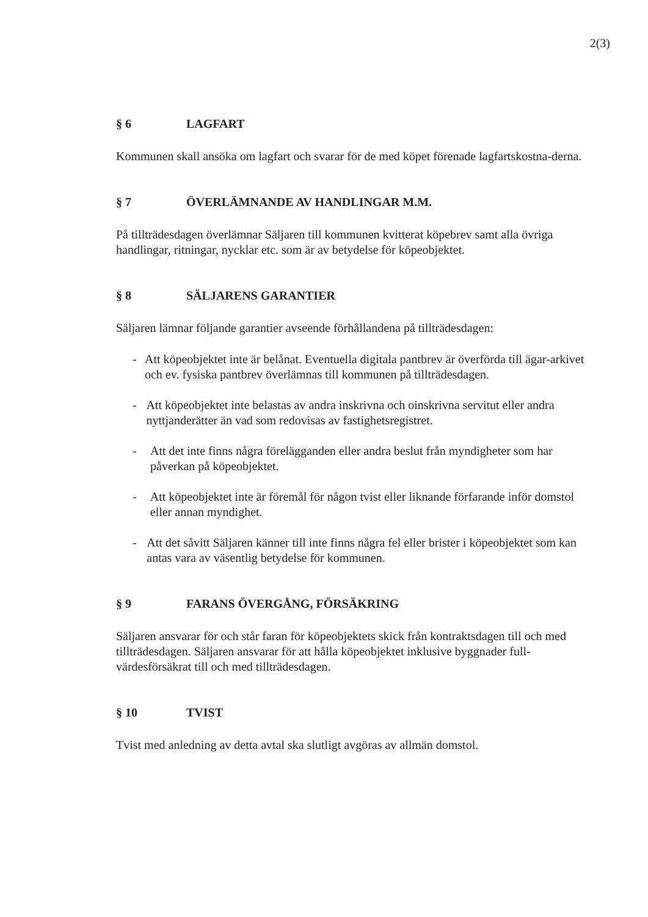2(3)
§ 6 LAGFART
Kommunen skall ansöka om lagfart och svarar för de med köpet förenade lagfartskostna-derna.
§ 7 ÖVERLÄMNANDE AV HANDLINGAR M.M.
På tillträdesdagen överlämnar Säljaren till kommunen kvitterat köpebrev samt alla övriga handlingar, ritningar, nycklar etc. som är av betydelse för köpeobjektet.
§ 8 SÄLJARENS GARANTIER
Säljaren lämnar följande garantier avseende förhållandena på tillträdesdagen:
- Att köpeobjektet inte är belånat. Eventuella digitala pantbrev är överförda till ägar-arkivet och ev. fysiska pantbrev överlämnas till kommunen på tillträdesdagen.
- Att köpeobjektet inte belastas av andra inskrivna och oinskrivna servitut eller andra nyttjanderätter än vad som redovisas av fastighetsregistret.
- Att det inte finns några förelägganden eller andra beslut från myndigheter som har påverkan på köpeobjektet.
- Att köpeobjektet inte är föremål för någon tvist eller liknande förfarande inför domstol eller annan myndighet.
- Att det såvitt Säljaren känner till inte finns några fel eller brister i köpeobjektet som kan antas vara av väsentlig betydelse för kommunen.
§ 9 FARANS ÖVERGÅNG, FÖRSÄKRING
Säljaren ansvarar för och står faran för köpeobjektets skick från kontraktsdagen till och med tillträdesdagen. Säljaren ansvarar för att hålla köpeobjektet inklusive byggnader full-värdesförsäkrat till och med tillträdesdagen.
§ 10 TVIST
Tvist med anledning av detta avtal ska slutligt avgöras av allmän domstol.